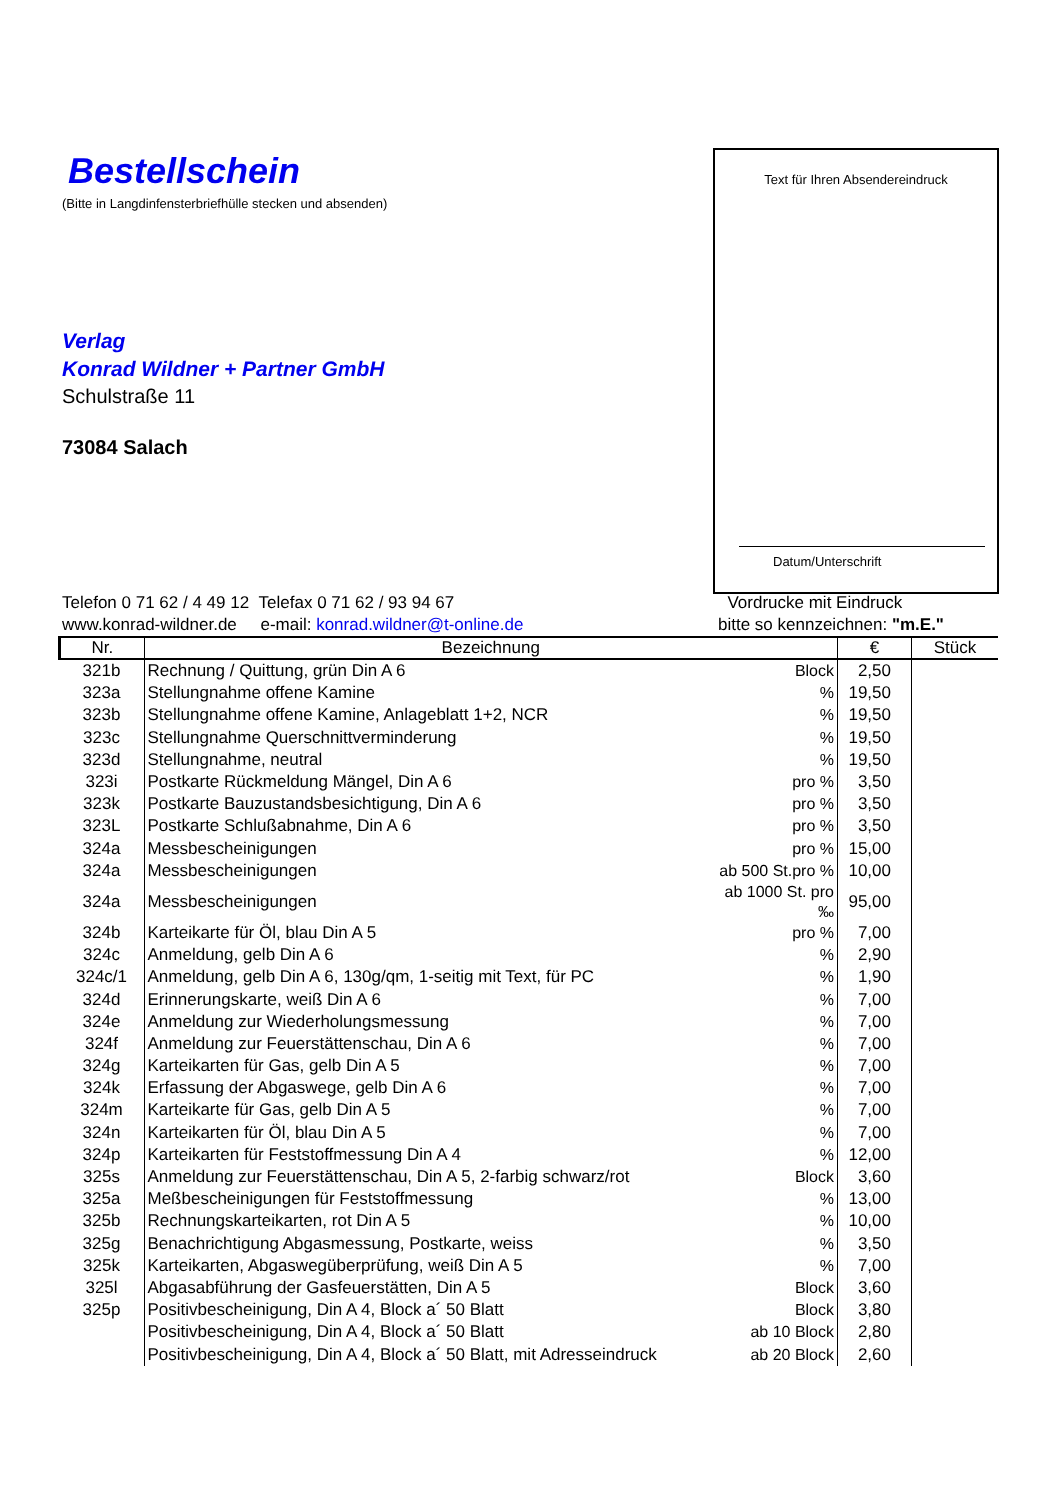Bestellschein
(Bitte in Langdinfensterbriefhülle stecken und absenden)
Verlag
Konrad Wildner + Partner GmbH
Schulstraße 11
73084 Salach
Text für Ihren Absendereindruck
Datum/Unterschrift
Telefon 0 71 62 / 4 49 12 Telefax 0 71 62 / 93 94 67
www.konrad-wildner.de e-mail: konrad.wildner@t-online.de
Vordrucke mit Eindruck
bitte so kennzeichnen: "m.E."
| Nr. | Bezeichnung | | € | Stück |
| --- | --- | --- | --- | --- |
| 321b | Rechnung / Quittung, grün Din A 6 | Block | 2,50 | |
| 323a | Stellungnahme offene Kamine | % | 19,50 | |
| 323b | Stellungnahme offene Kamine, Anlageblatt 1+2, NCR | % | 19,50 | |
| 323c | Stellungnahme Querschnittverminderung | % | 19,50 | |
| 323d | Stellungnahme, neutral | % | 19,50 | |
| 323i | Postkarte Rückmeldung Mängel, Din A 6 | pro % | 3,50 | |
| 323k | Postkarte Bauzustandsbesichtigung, Din A 6 | pro % | 3,50 | |
| 323L | Postkarte Schlußabnahme, Din A 6 | pro % | 3,50 | |
| 324a | Messbescheinigungen | pro % | 15,00 | |
| 324a | Messbescheinigungen | ab 500 St.pro % | 10,00 | |
| 324a | Messbescheinigungen | ab 1000 St. pro ‰ | 95,00 | |
| 324b | Karteikarte für Öl, blau Din A 5 | pro % | 7,00 | |
| 324c | Anmeldung, gelb Din A 6 | % | 2,90 | |
| 324c/1 | Anmeldung, gelb Din A 6, 130g/qm, 1-seitig mit Text, für PC | % | 1,90 | |
| 324d | Erinnerungskarte, weiß Din A 6 | % | 7,00 | |
| 324e | Anmeldung zur Wiederholungsmessung | % | 7,00 | |
| 324f | Anmeldung zur Feuerstättenschau, Din A 6 | % | 7,00 | |
| 324g | Karteikarten für Gas, gelb Din A 5 | % | 7,00 | |
| 324k | Erfassung der Abgaswege, gelb Din A 6 | % | 7,00 | |
| 324m | Karteikarte für Gas, gelb Din A 5 | % | 7,00 | |
| 324n | Karteikarten für Öl, blau Din A 5 | % | 7,00 | |
| 324p | Karteikarten für Feststoffmessung Din A 4 | % | 12,00 | |
| 325s | Anmeldung zur Feuerstättenschau, Din A 5, 2-farbig schwarz/rot | Block | 3,60 | |
| 325a | Meßbescheinigungen für Feststoffmessung | % | 13,00 | |
| 325b | Rechnungskarteikarten, rot Din A 5 | % | 10,00 | |
| 325g | Benachrichtigung Abgasmessung, Postkarte, weiss | % | 3,50 | |
| 325k | Karteikarten, Abgaswegüberprüfung, weiß Din A 5 | % | 7,00 | |
| 325l | Abgasabführung der Gasfeuerstätten, Din A 5 | Block | 3,60 | |
| 325p | Positivbescheinigung, Din A 4, Block a´ 50 Blatt | Block | 3,80 | |
| | Positivbescheinigung, Din A 4, Block a´ 50 Blatt | ab 10 Block | 2,80 | |
| | Positivbescheinigung, Din A 4, Block a´ 50 Blatt, mit Adresseindruck | ab 20 Block | 2,60 | |